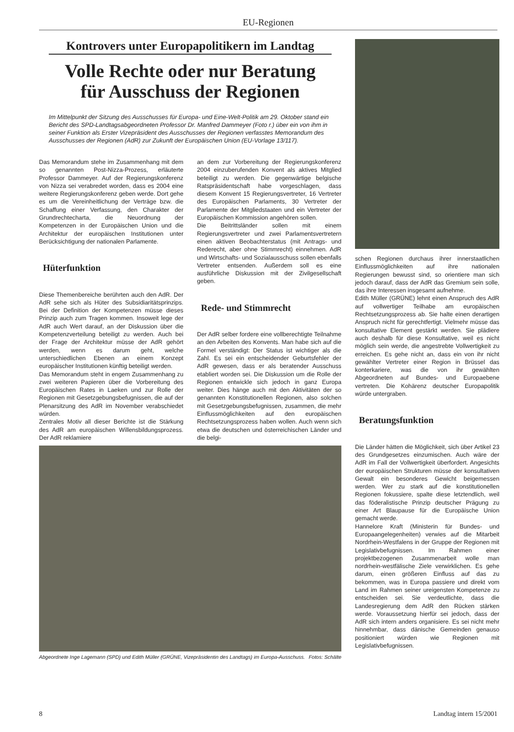EU-Regionen
Kontrovers unter Europapolitikern im Landtag
Volle Rechte oder nur Beratung
für Ausschuss der Regionen
Im Mittelpunkt der Sitzung des Ausschusses für Europa- und Eine-Welt-Politik am 29. Oktober stand ein Bericht des SPD-Landtagsabgeordneten Professor Dr. Manfred Dammeyer (Foto r.) über ein von ihm in seiner Funktion als Erster Vizepräsident des Ausschusses der Regionen verfasstes Memorandum des Ausschusses der Regionen (AdR) zur Zukunft der Europäischen Union (EU-Vorlage 13/117).
Das Memorandum stehe im Zusammenhang mit dem so genannten Post-Nizza-Prozess, erläuterte Professor Dammeyer. Auf der Regierungskonferenz von Nizza sei verabredet worden, dass es 2004 eine weitere Regierungskonferenz geben werde. Dort gehe es um die Vereinheitlichung der Verträge bzw. die Schaffung einer Verfassung, den Charakter der Grundrechtecharta, die Neuordnung der Kompetenzen in der Europäischen Union und die Architektur der europäischen Institutionen unter Berücksichtigung der nationalen Parlamente.
Hüterfunktion
Diese Themenbereiche berührten auch den AdR. Der AdR sehe sich als Hüter des Subsidiaritätsprinzips. Bei der Definition der Kompetenzen müsse dieses Prinzip auch zum Tragen kommen. Insoweit lege der AdR auch Wert darauf, an der Diskussion über die Kompetenzverteilung beteiligt zu werden. Auch bei der Frage der Architektur müsse der AdR gehört werden, wenn es darum geht, welche unterschiedlichen Ebenen an einem Konzept europäischer Institutionen künftig beteiligt werden.
Das Memorandum steht in engem Zusammenhang zu zwei weiteren Papieren über die Vorbereitung des Europäischen Rates in Laeken und zur Rolle der Regionen mit Gesetzgebungsbefugnissen, die auf der Plenarsitzung des AdR im November verabschiedet würden.
Zentrales Motiv all dieser Berichte ist die Stärkung des AdR am europäischen Willensbildungsprozess. Der AdR reklamiere
an dem zur Vorbereitung der Regierungskonferenz 2004 einzuberufenden Konvent als aktives Mitglied beteiligt zu werden. Die gegenwärtige belgische Ratspräsidentschaft habe vorgeschlagen, dass diesem Konvent 15 Regierungsvertreter, 16 Vertreter des Europäischen Parlaments, 30 Vertreter der Parlamente der Mitgliedstaaten und ein Vertreter der Europäischen Kommission angehören sollen.
Die Beitrittsländer sollen mit einem Regierungsvertreter und zwei Parlamentsvertretern einen aktiven Beobachterstatus (mit Antrags- und Rederecht, aber ohne Stimmrecht) einnehmen. AdR und Wirtschafts- und Sozialausschuss sollen ebenfalls Vertreter entsenden. Außerdem soll es eine ausführliche Diskussion mit der Zivilgesellschaft geben.
Rede- und Stimmrecht
Der AdR selber fordere eine vollberechtigte Teilnahme an den Arbeiten des Konvents. Man habe sich auf die Formel verständigt: Der Status ist wichtiger als die Zahl. Es sei ein entscheidender Geburtsfehler der AdR gewesen, dass er als beratender Ausschuss etabliert worden sei. Die Diskussion um die Rolle der Regionen entwickle sich jedoch in ganz Europa weiter. Dies hänge auch mit den Aktivitäten der so genannten Konstitutionellen Regionen, also solchen mit Gesetzgebungsbefugnissen, zusammen, die mehr Einflussmöglichkeiten auf den europäischen Rechtsetzungsprozess haben wollen. Auch wenn sich etwa die deutschen und österreichischen Länder und die belgi-
Abgeordnete Inge Lagemann (SPD) und Edith Müller (GRÜNE, Vizepräsidentin des Landtags) im Europa-Ausschuss. Fotos: Schälte
schen Regionen durchaus ihrer innerstaatlichen Einflussmöglichkeiten auf ihre nationalen Regierungen bewusst sind, so orientiere man sich jedoch darauf, dass der AdR das Gremium sein solle, das ihre Interessen insgesamt aufnehme.
Edith Müller (GRÜNE) lehnt einen Anspruch des AdR auf vollwertiger Teilhabe am europäischen Rechtsetzungsprozess ab. Sie halte einen derartigen Anspruch nicht für gerechtfertigt. Vielmehr müsse das konsultative Element gestärkt werden. Sie plädiere auch deshalb für diese Konsultative, weil es nicht möglich sein werde, die angestrebte Vollwertigkeit zu erreichen. Es gehe nicht an, dass ein von ihr nicht gewählter Vertreter einer Region in Brüssel das konterkariere, was die von ihr gewählten Abgeordneten auf Bundes- und Europaebene vertreten. Die Kohärenz deutscher Europapolitik würde untergraben.
Beratungsfunktion
Die Länder hätten die Möglichkeit, sich über Artikel 23 des Grundgesetzes einzumischen. Auch wäre der AdR im Fall der Vollwertigkeit überfordert. Angesichts der europäischen Strukturen müsse der konsultativen Gewalt ein besonderes Gewicht beigemessen werden. Wer zu stark auf die konstitutionellen Regionen fokussiere, spalte diese letztendlich, weil das föderalistische Prinzip deutscher Prägung zu einer Art Blaupause für die Europäische Union gemacht werde.
Hannelore Kraft (Ministerin für Bundes- und Europaangelegenheiten) verwies auf die Mitarbeit Nordrhein-Westfalens in der Gruppe der Regionen mit Legislativbefugnissen. Im Rahmen einer projektbezogenen Zusammenarbeit wolle man nordrhein-westfälische Ziele verwirklichen. Es gehe darum, einen größeren Einfluss auf das zu bekommen, was in Europa passiere und direkt vom Land im Rahmen seiner ureigensten Kompetenze zu entscheiden sei. Sie verdeutlichte, dass die Landesregierung dem AdR den Rücken stärken werde. Voraussetzung hierfür sei jedoch, dass der AdR sich intern anders organisiere. Es sei nicht mehr hinnehmbar, dass dänische Gemeinden genauso positioniert würden wie Regionen mit Legislativbefugnissen.
8 Landtag intern 15/2001